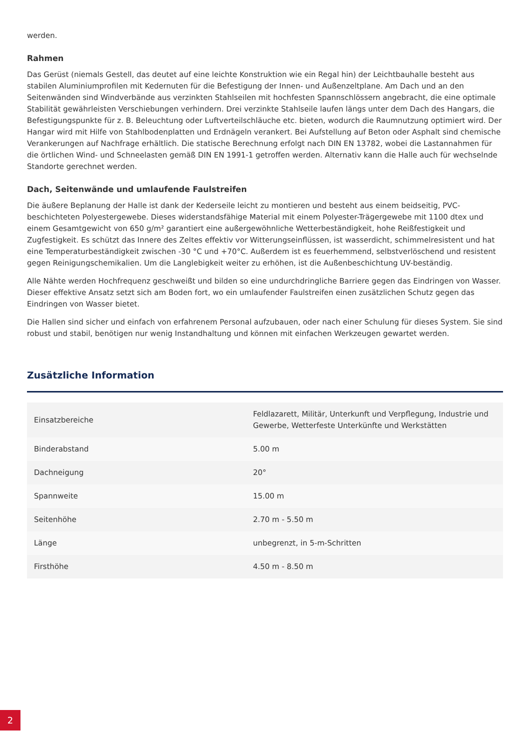werden.
Rahmen
Das Gerüst (niemals Gestell, das deutet auf eine leichte Konstruktion wie ein Regal hin) der Leichtbauhalle besteht aus stabilen Aluminiumprofilen mit Kedernuten für die Befestigung der Innen- und Außenzeltplane. Am Dach und an den Seitenwänden sind Windverbände aus verzinkten Stahlseilen mit hochfesten Spannschlössern angebracht, die eine optimale Stabilität gewährleisten Verschiebungen verhindern. Drei verzinkte Stahlseile laufen längs unter dem Dach des Hangars, die Befestigungspunkte für z. B. Beleuchtung oder Luftverteilschläuche etc. bieten, wodurch die Raumnutzung optimiert wird. Der Hangar wird mit Hilfe von Stahlbodenplatten und Erdnägeln verankert. Bei Aufstellung auf Beton oder Asphalt sind chemische Verankerungen auf Nachfrage erhältlich. Die statische Berechnung erfolgt nach DIN EN 13782, wobei die Lastannahmen für die örtlichen Wind- und Schneelasten gemäß DIN EN 1991-1 getroffen werden. Alternativ kann die Halle auch für wechselnde Standorte gerechnet werden.
Dach, Seitenwände und umlaufende Faulstreifen
Die äußere Beplanung der Halle ist dank der Kederseile leicht zu montieren und besteht aus einem beidseitig, PVC-beschichteten Polyestergewebe. Dieses widerstandsfähige Material mit einem Polyester-Trägergewebe mit 1100 dtex und einem Gesamtgewicht von 650 g/m² garantiert eine außergewöhnliche Wetterbeständigkeit, hohe Reißfestigkeit und Zugfestigkeit. Es schützt das Innere des Zeltes effektiv vor Witterungseinflüssen, ist wasserdicht, schimmelresistent und hat eine Temperaturbeständigkeit zwischen -30 °C und +70°C. Außerdem ist es feuerhemmend, selbstverlöschend und resistent gegen Reinigungschemikalien. Um die Langlebigkeit weiter zu erhöhen, ist die Außenbeschichtung UV-beständig.
Alle Nähte werden Hochfrequenz geschweißt und bilden so eine undurchdringliche Barriere gegen das Eindringen von Wasser. Dieser effektive Ansatz setzt sich am Boden fort, wo ein umlaufender Faulstreifen einen zusätzlichen Schutz gegen das Eindringen von Wasser bietet.
Die Hallen sind sicher und einfach von erfahrenem Personal aufzubauen, oder nach einer Schulung für dieses System. Sie sind robust und stabil, benötigen nur wenig Instandhaltung und können mit einfachen Werkzeugen gewartet werden.
Zusätzliche Information
| Einsatzbereiche | Feldlazarett, Militär, Unterkunft und Verpflegung, Industrie und Gewerbe, Wetterfeste Unterkünfte und Werkstätten |
| Binderabstand | 5.00 m |
| Dachneigung | 20° |
| Spannweite | 15.00 m |
| Seitenhöhe | 2.70 m - 5.50 m |
| Länge | unbegrenzt, in 5-m-Schritten |
| Firsthöhe | 4.50 m - 8.50 m |
2